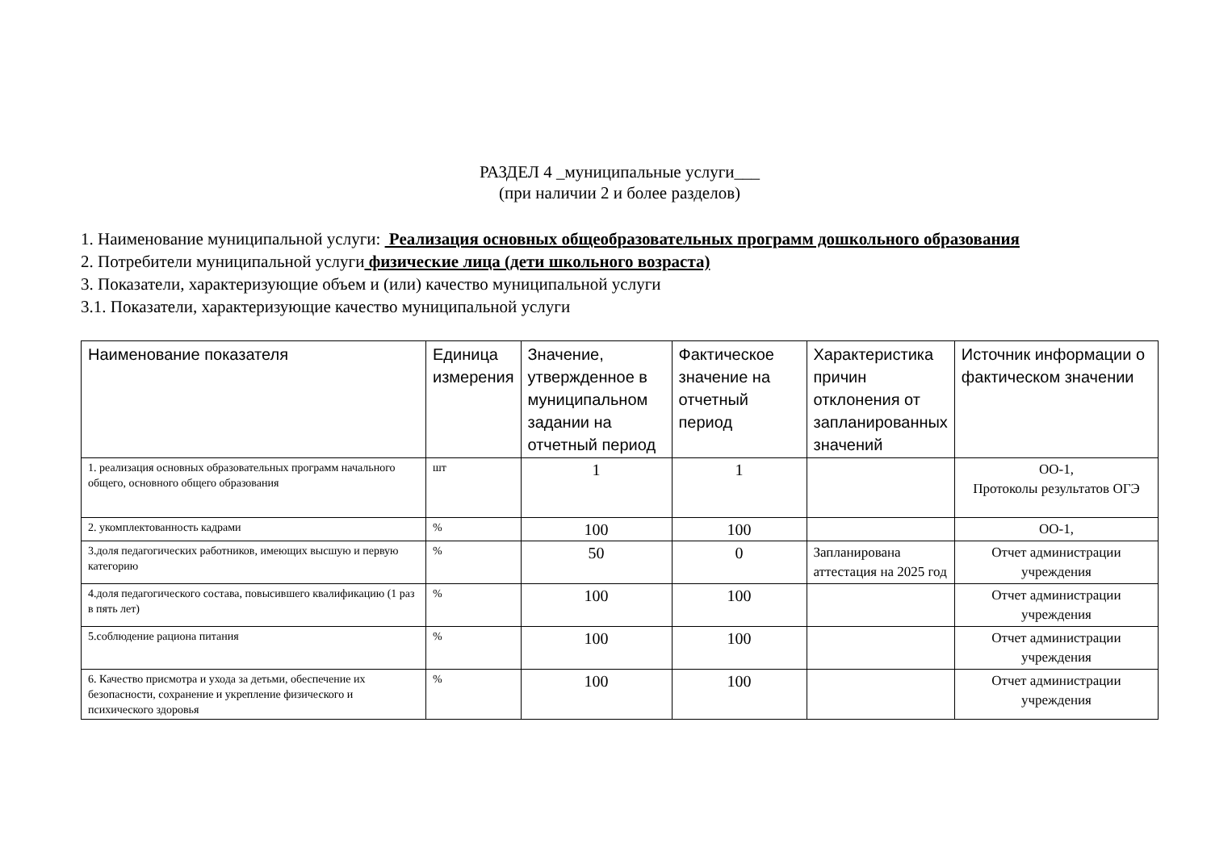РАЗДЕЛ 4 _муниципальные услуги___
(при наличии 2 и более разделов)
1. Наименование муниципальной услуги: Реализация основных общеобразовательных программ дошкольного образования
2. Потребители муниципальной услуги физические лица (дети школьного возраста)
3. Показатели, характеризующие объем и (или) качество муниципальной услуги
3.1. Показатели, характеризующие качество муниципальной услуги
| Наименование показателя | Единица измерения | Значение, утвержденное в муниципальном задании на отчетный период | Фактическое значение на отчетный период | Характеристика причин отклонения от запланированных значений | Источник информации о фактическом значении |
| --- | --- | --- | --- | --- | --- |
| 1. реализация основных образовательных программ начального общего, основного общего образования | шт | 1 | 1 | | ОО-1, Протоколы результатов ОГЭ |
| 2. укомплектованность кадрами | % | 100 | 100 | | ОО-1, |
| 3.доля педагогических работников, имеющих высшую и первую категорию | % | 50 | 0 | Запланирована аттестация на 2025 год | Отчет администрации учреждения |
| 4.доля педагогического состава, повысившего квалификацию (1 раз в пять лет) | % | 100 | 100 | | Отчет администрации учреждения |
| 5.соблюдение рациона питания | % | 100 | 100 | | Отчет администрации учреждения |
| 6. Качество присмотра и ухода за детьми, обеспечение их безопасности, сохранение и укрепление физического и психического здоровья | % | 100 | 100 | | Отчет администрации учреждения |